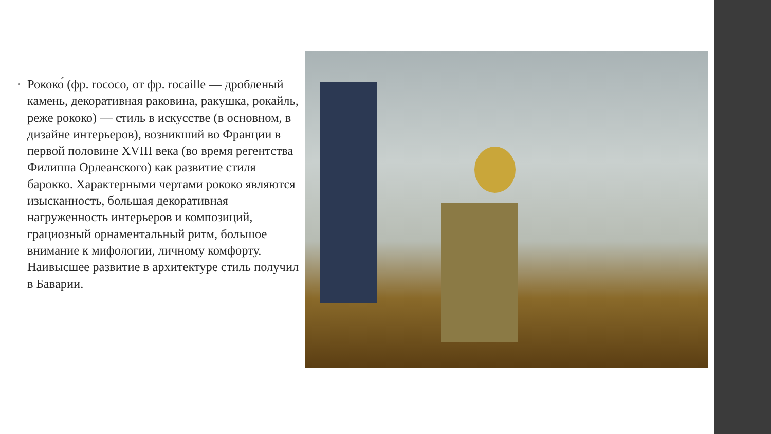• Рококо́ (фр. rococo, от фр. rocaille — дробленый камень, декоративная раковина, ракушка, рокайль, реже рококо) — стиль в искусстве (в основном, в дизайне интерьеров), возникший во Франции в первой половине XVIII века (во время регентства Филиппа Орлеанского) как развитие стиля барокко. Характерными чертами рококо являются изысканность, большая декоративная нагруженность интерьеров и композиций, грациозный орнаментальный ритм, большое внимание к мифологии, личному комфорту. Наивысшее развитие в архитектуре стиль получил в Баварии.